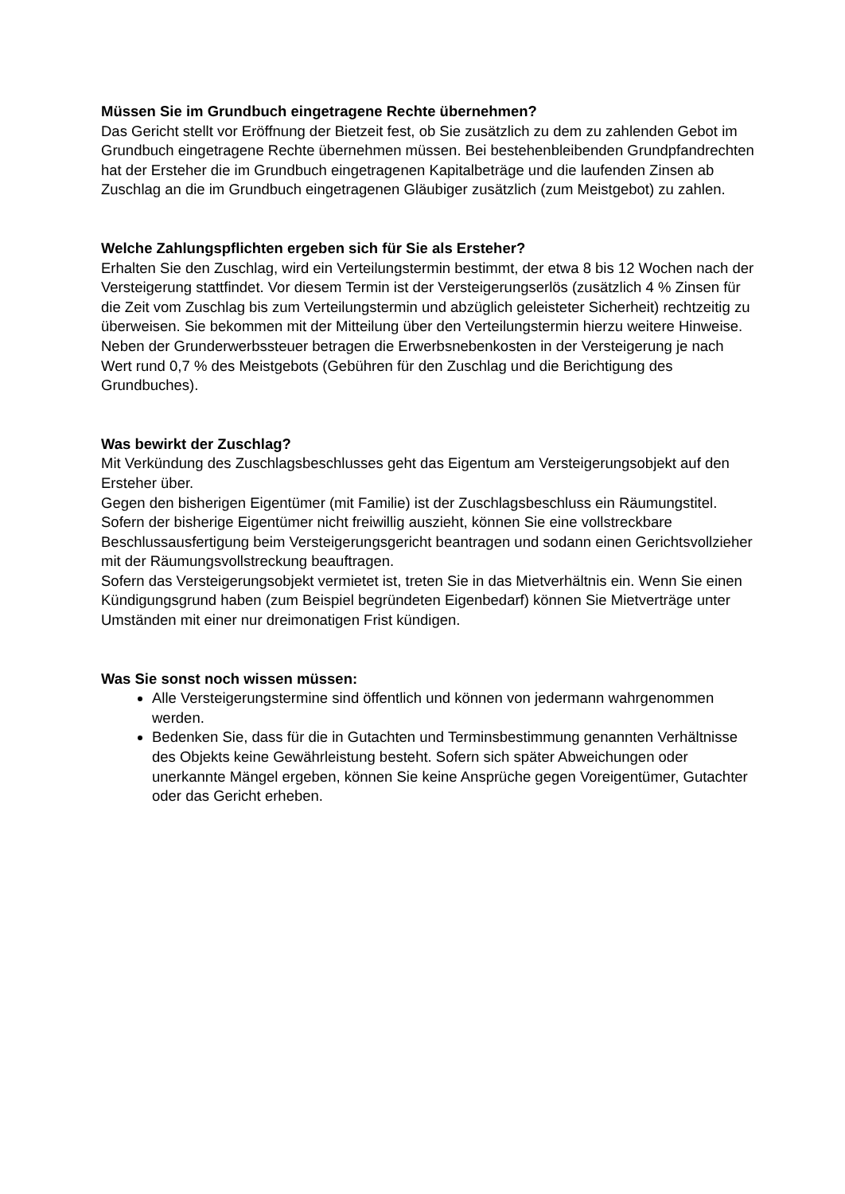Müssen Sie im Grundbuch eingetragene Rechte übernehmen?
Das Gericht stellt vor Eröffnung der Bietzeit fest, ob Sie zusätzlich zu dem zu zahlenden Gebot im Grundbuch eingetragene Rechte übernehmen müssen. Bei bestehenbleibenden Grundpfandrechten hat der Ersteher die im Grundbuch eingetragenen Kapitalbeträge und die laufenden Zinsen ab Zuschlag an die im Grundbuch eingetragenen Gläubiger zusätzlich (zum Meistgebot) zu zahlen.
Welche Zahlungspflichten ergeben sich für Sie als Ersteher?
Erhalten Sie den Zuschlag, wird ein Verteilungstermin bestimmt, der etwa 8 bis 12 Wochen nach der Versteigerung stattfindet. Vor diesem Termin ist der Versteigerungserlös (zusätzlich 4 % Zinsen für die Zeit vom Zuschlag bis zum Verteilungstermin und abzüglich geleisteter Sicherheit) rechtzeitig zu überweisen. Sie bekommen mit der Mitteilung über den Verteilungstermin hierzu weitere Hinweise.
Neben der Grunderwerbssteuer betragen die Erwerbsnebenkosten in der Versteigerung je nach Wert rund 0,7 % des Meistgebots (Gebühren für den Zuschlag und die Berichtigung des Grundbuches).
Was bewirkt der Zuschlag?
Mit Verkündung des Zuschlagsbeschlusses geht das Eigentum am Versteigerungsobjekt auf den Ersteher über.
Gegen den bisherigen Eigentümer (mit Familie) ist der Zuschlagsbeschluss ein Räumungstitel.
Sofern der bisherige Eigentümer nicht freiwillig auszieht, können Sie eine vollstreckbare Beschlussausfertigung beim Versteigerungsgericht beantragen und sodann einen Gerichtsvollzieher mit der Räumungsvollstreckung beauftragen.
Sofern das Versteigerungsobjekt vermietet ist, treten Sie in das Mietverhältnis ein. Wenn Sie einen Kündigungsgrund haben (zum Beispiel begründeten Eigenbedarf) können Sie Mietverträge unter Umständen mit einer nur dreimonatigen Frist kündigen.
Was Sie sonst noch wissen müssen:
Alle Versteigerungstermine sind öffentlich und können von jedermann wahrgenommen werden.
Bedenken Sie, dass für die in Gutachten und Terminsbestimmung genannten Verhältnisse des Objekts keine Gewährleistung besteht. Sofern sich später Abweichungen oder unerkannte Mängel ergeben, können Sie keine Ansprüche gegen Voreigentümer, Gutachter oder das Gericht erheben.